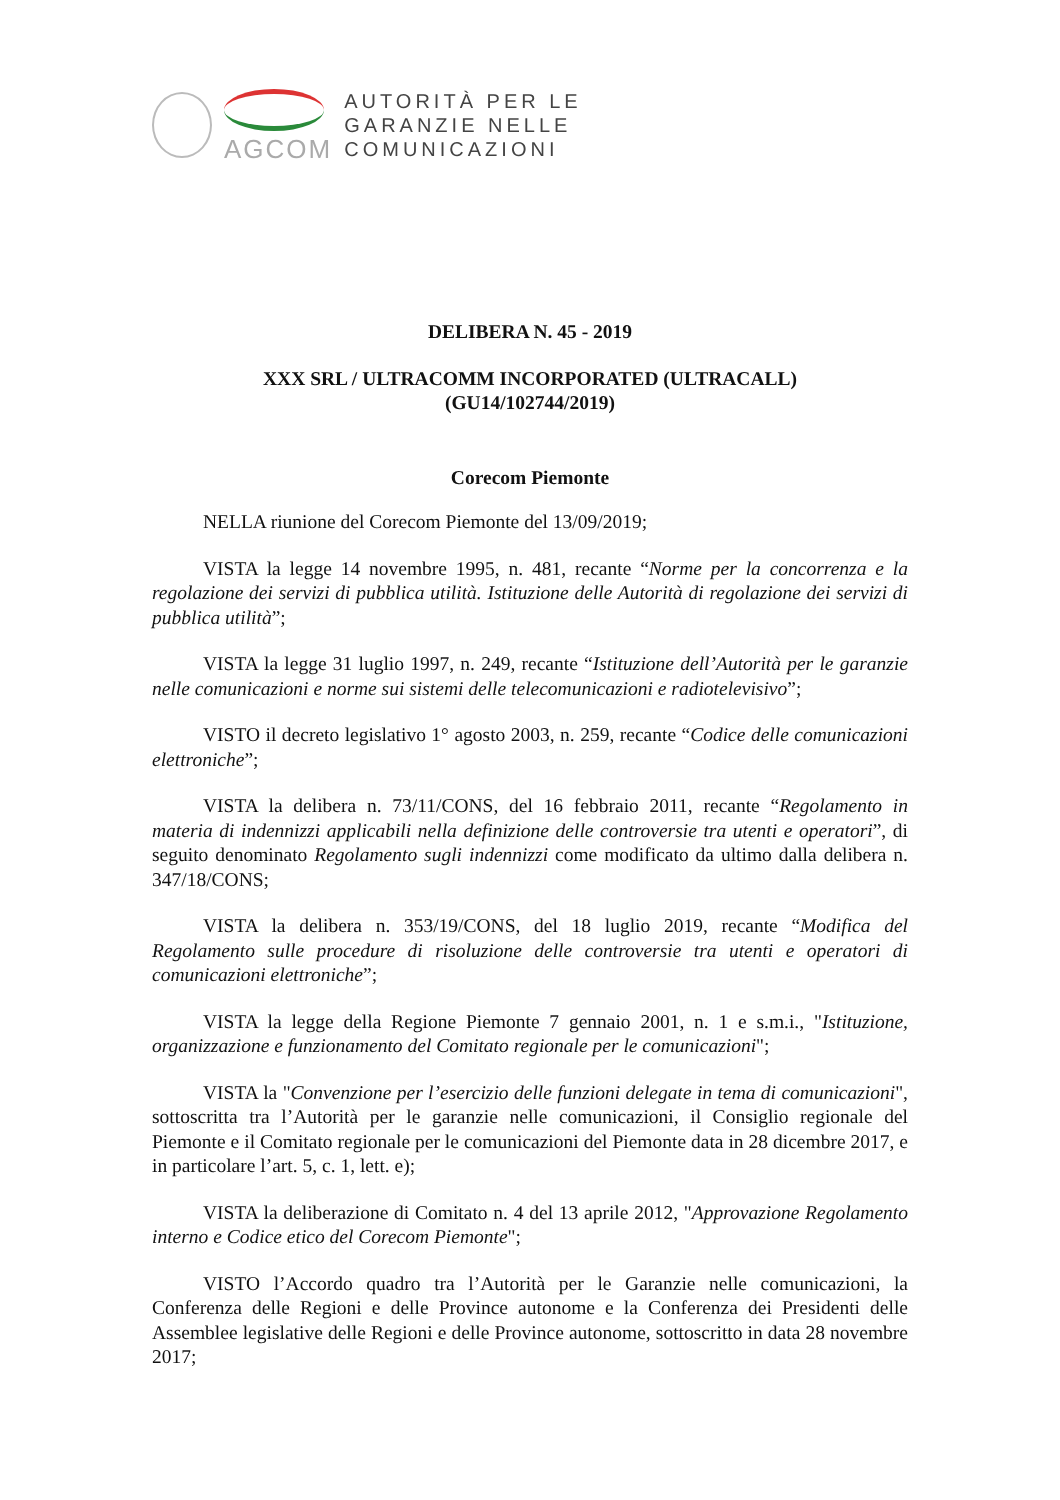AGCOM
AUTORITÀ PER LE
GARANZIE NELLE
COMUNICAZIONI
DELIBERA N. 45 - 2019
XXX SRL / ULTRACOMM INCORPORATED (ULTRACALL)
(GU14/102744/2019)
Corecom Piemonte
NELLA riunione del Corecom Piemonte del 13/09/2019;
VISTA la legge 14 novembre 1995, n. 481, recante “Norme per la concorrenza e la regolazione dei servizi di pubblica utilità. Istituzione delle Autorità di regolazione dei servizi di pubblica utilità”;
VISTA la legge 31 luglio 1997, n. 249, recante “Istituzione dell’Autorità per le garanzie nelle comunicazioni e norme sui sistemi delle telecomunicazioni e radiotelevisivo”;
VISTO il decreto legislativo 1° agosto 2003, n. 259, recante “Codice delle comunicazioni elettroniche”;
VISTA la delibera n. 73/11/CONS, del 16 febbraio 2011, recante “Regolamento in materia di indennizzi applicabili nella definizione delle controversie tra utenti e operatori”, di seguito denominato Regolamento sugli indennizzi come modificato da ultimo dalla delibera n. 347/18/CONS;
VISTA la delibera n. 353/19/CONS, del 18 luglio 2019, recante “Modifica del Regolamento sulle procedure di risoluzione delle controversie tra utenti e operatori di comunicazioni elettroniche”;
VISTA la legge della Regione Piemonte 7 gennaio 2001, n. 1 e s.m.i., "Istituzione, organizzazione e funzionamento del Comitato regionale per le comunicazioni";
VISTA la "Convenzione per l’esercizio delle funzioni delegate in tema di comunicazioni", sottoscritta tra l’Autorità per le garanzie nelle comunicazioni, il Consiglio regionale del Piemonte e il Comitato regionale per le comunicazioni del Piemonte data in 28 dicembre 2017, e in particolare l’art. 5, c. 1, lett. e);
VISTA la deliberazione di Comitato n. 4 del 13 aprile 2012, "Approvazione Regolamento interno e Codice etico del Corecom Piemonte";
VISTO l’Accordo quadro tra l’Autorità per le Garanzie nelle comunicazioni, la Conferenza delle Regioni e delle Province autonome e la Conferenza dei Presidenti delle Assemblee legislative delle Regioni e delle Province autonome, sottoscritto in data 28 novembre 2017;